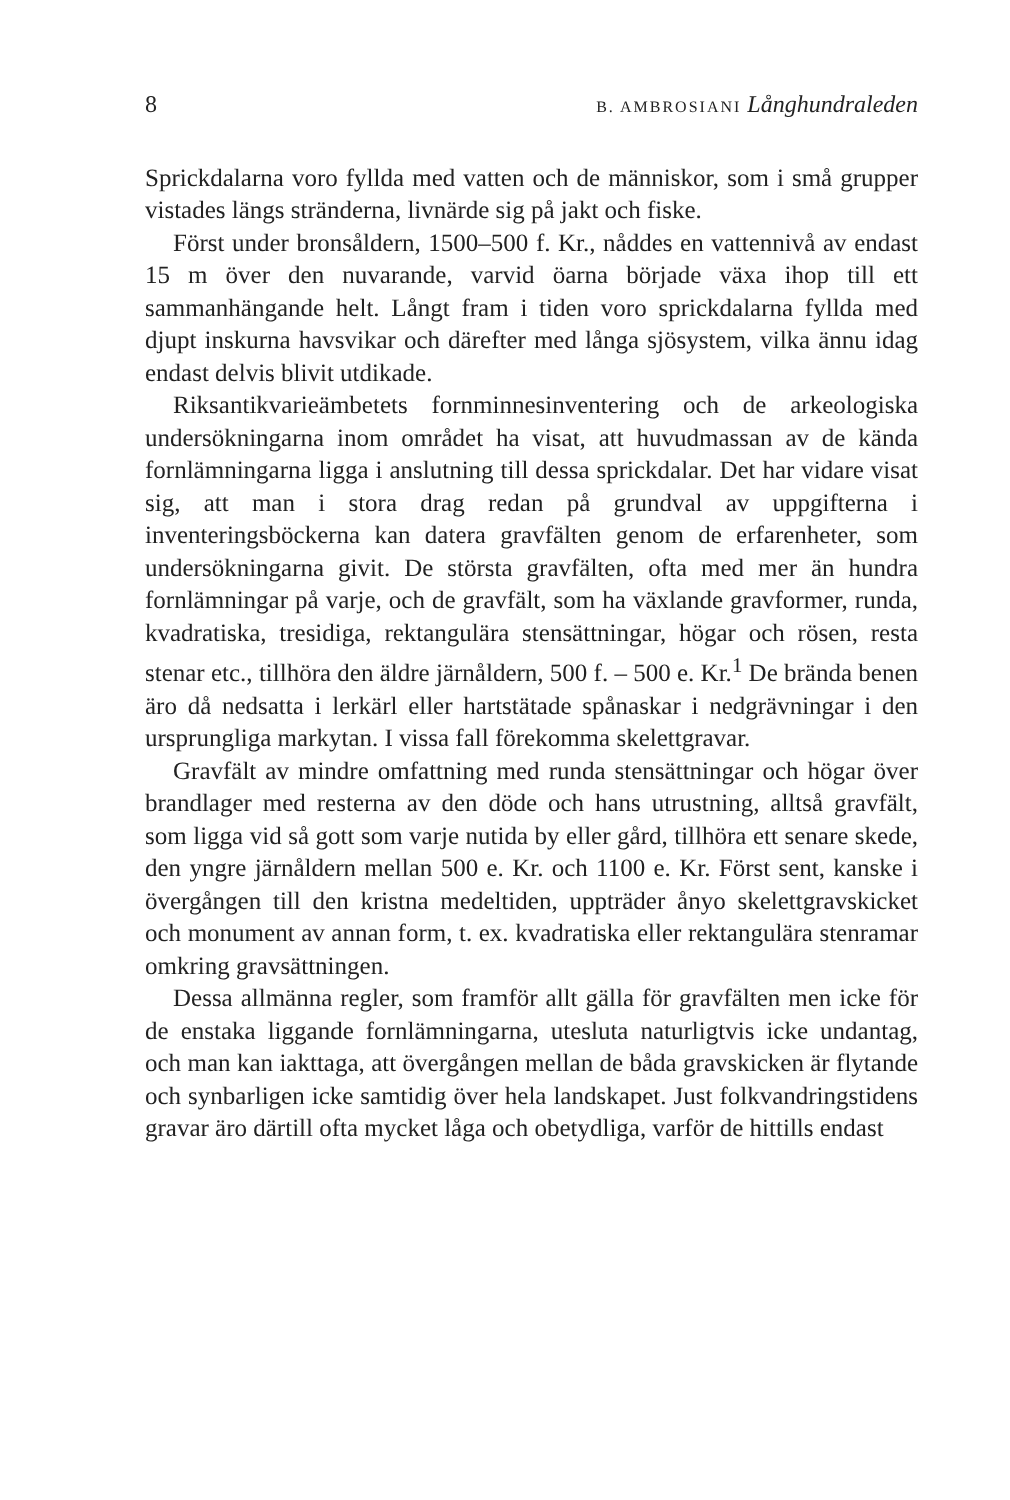8 B. AMBROSIANI Långhundraleden
Sprickdalarna voro fyllda med vatten och de människor, som i små grupper vistades längs stränderna, livnärde sig på jakt och fiske.
Först under bronsåldern, 1500–500 f. Kr., nåddes en vattennivå av endast 15 m över den nuvarande, varvid öarna började växa ihop till ett sammanhängande helt. Långt fram i tiden voro sprickdalarna fyllda med djupt inskurna havsvikar och därefter med långa sjösystem, vilka ännu idag endast delvis blivit utdikade.
Riksantikvarieämbetets fornminnesinventering och de arkeologiska undersökningarna inom området ha visat, att huvudmassan av de kända fornlämningarna ligga i anslutning till dessa sprickdalar. Det har vidare visat sig, att man i stora drag redan på grundval av uppgifterna i inventeringsböckerna kan datera gravfälten genom de erfarenheter, som undersökningarna givit. De största gravfälten, ofta med mer än hundra fornlämningar på varje, och de gravfält, som ha växlande gravformer, runda, kvadratiska, tresidiga, rektangulära stensättningar, högar och rösen, resta stenar etc., tillhöra den äldre järnåldern, 500 f. – 500 e. Kr.<sup>1</sup> De brända benen äro då nedsatta i lerkärl eller hartstätade spånaskar i nedgrävningar i den ursprungliga markytan. I vissa fall förekomma skelettgravar.
Gravfält av mindre omfattning med runda stensättningar och högar över brandlager med resterna av den döde och hans utrustning, alltså gravfält, som ligga vid så gott som varje nutida by eller gård, tillhöra ett senare skede, den yngre järnåldern mellan 500 e. Kr. och 1100 e. Kr. Först sent, kanske i övergången till den kristna medeltiden, uppträder ånyo skelettgravskicket och monument av annan form, t. ex. kvadratiska eller rektangulära stenramar omkring gravsättningen.
Dessa allmänna regler, som framför allt gälla för gravfälten men icke för de enstaka liggande fornlämningarna, utesluta naturligtvis icke undantag, och man kan iakttaga, att övergången mellan de båda gravskicken är flytande och synbarligen icke samtidig över hela landskapet. Just folkvandringstidens gravar äro därtill ofta mycket låga och obetydliga, varför de hittills endast